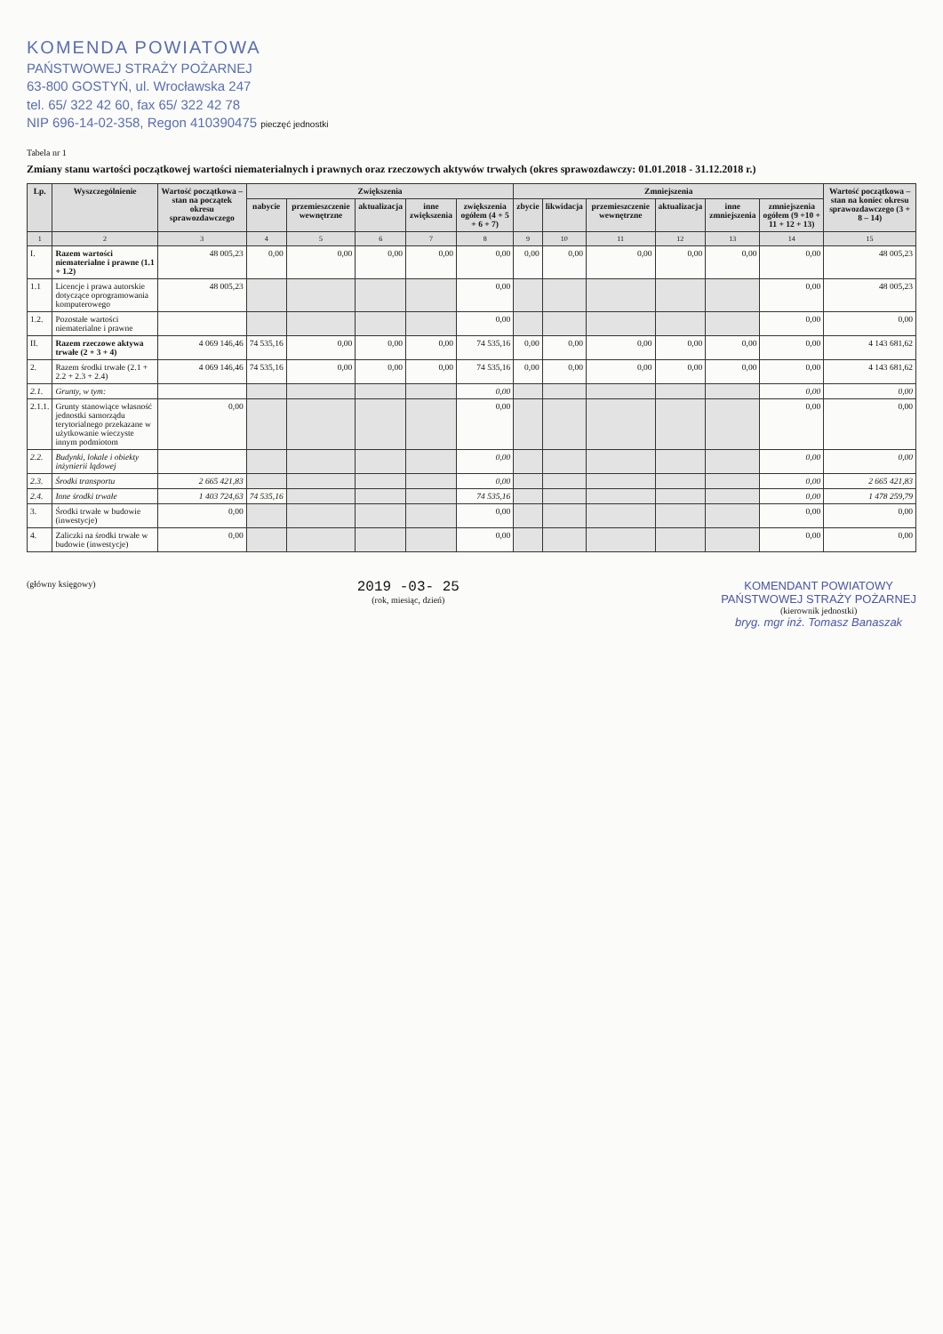KOMENDA POWIATOWA
PAŃSTWOWEJ STRAŻY POŻARNEJ
63-800 GOSTYŃ, ul. Wrocławska 247
tel. 65/ 322 42 60, fax 65/ 322 42 78
NIP 696-14-02-358, Regon 410390475 pieczęć jednostki
Tabela nr 1
Zmiany stanu wartości początkowej wartości niematerialnych i prawnych oraz rzeczowych aktywów trwałych (okres sprawozdawczy: 01.01.2018 - 31.12.2018 r.)
| Lp. | Wyszczególnienie | Wartość początkowa – stan na początek okresu sprawozdawczego | Zwiększenia | | | | | Zmniejszenia | | | | | | Wartość początkowa – stan na koniec okresu sprawozdawczego (3 + 8 – 14) |
| --- | --- | --- | --- | --- | --- | --- | --- | --- | --- | --- | --- | --- | --- | --- |
| | | | nabycie | przemieszczenie wewnętrzne | aktualizacja | inne zwiększenia | zwiększenia ogółem (4 + 5 + 6 + 7) | zbycie | likwidacja | przemieszczenie wewnętrzne | aktualizacja | inne zmniejszenia | zmniejszenia ogółem (9 +10 + 11 + 12 + 13) | |
| 1 | 2 | 3 | 4 | 5 | 6 | 7 | 8 | 9 | 10 | 11 | 12 | 13 | 14 | 15 |
| I. | Razem wartości niematerialne i prawne (1.1 + 1.2) | 48 005,23 | 0,00 | 0,00 | 0,00 | 0,00 | 0,00 | 0,00 | 0,00 | 0,00 | 0,00 | 0,00 | 0,00 | 48 005,23 |
| 1.1 | Licencje i prawa autorskie dotyczące oprogramowania komputerowego | 48 005,23 | | | | | 0,00 | | | | | | 0,00 | 48 005,23 |
| 1.2. | Pozostałe wartości niematerialne i prawne | | | | | | 0,00 | | | | | | 0,00 | 0,00 |
| II. | Razem rzeczowe aktywa trwałe (2 + 3 + 4) | 4 069 146,46 | 74 535,16 | 0,00 | 0,00 | 0,00 | 74 535,16 | 0,00 | 0,00 | 0,00 | 0,00 | 0,00 | 0,00 | 4 143 681,62 |
| 2. | Razem środki trwałe (2.1 + 2.2 + 2.3 + 2.4) | 4 069 146,46 | 74 535,16 | 0,00 | 0,00 | 0,00 | 74 535,16 | 0,00 | 0,00 | 0,00 | 0,00 | 0,00 | 0,00 | 4 143 681,62 |
| 2.1. | Grunty, w tym: | | | | | | 0,00 | | | | | | 0,00 | 0,00 |
| 2.1.1. | Grunty stanowiące własność jednostki samorządu terytorialnego przekazane w użytkowanie wieczyste innym podmiotom | 0,00 | | | | | 0,00 | | | | | | 0,00 | 0,00 |
| 2.2. | Budynki, lokale i obiekty inżynierii lądowej | | | | | | 0,00 | | | | | | 0,00 | 0,00 |
| 2.3. | Środki transportu | 2 665 421,83 | | | | | 0,00 | | | | | | 0,00 | 2 665 421,83 |
| 2.4. | Inne środki trwałe | 1 403 724,63 | 74 535,16 | | | | 74 535,16 | | | | | | 0,00 | 1 478 259,79 |
| 3. | Środki trwałe w budowie (inwestycje) | 0,00 | | | | | 0,00 | | | | | | 0,00 | 0,00 |
| 4. | Zaliczki na środki trwałe w budowie (inwestycje) | 0,00 | | | | | 0,00 | | | | | | 0,00 | 0,00 |
(główny księgowy)
2019 -03- 25
(rok, miesiąc, dzień)
KOMENDANT POWIATOWY
PAŃSTWOWEJ STRAŻY POŻARNEJ
(kierownik jednostki)
bryg. mgr inż. Tomasz Banaszak